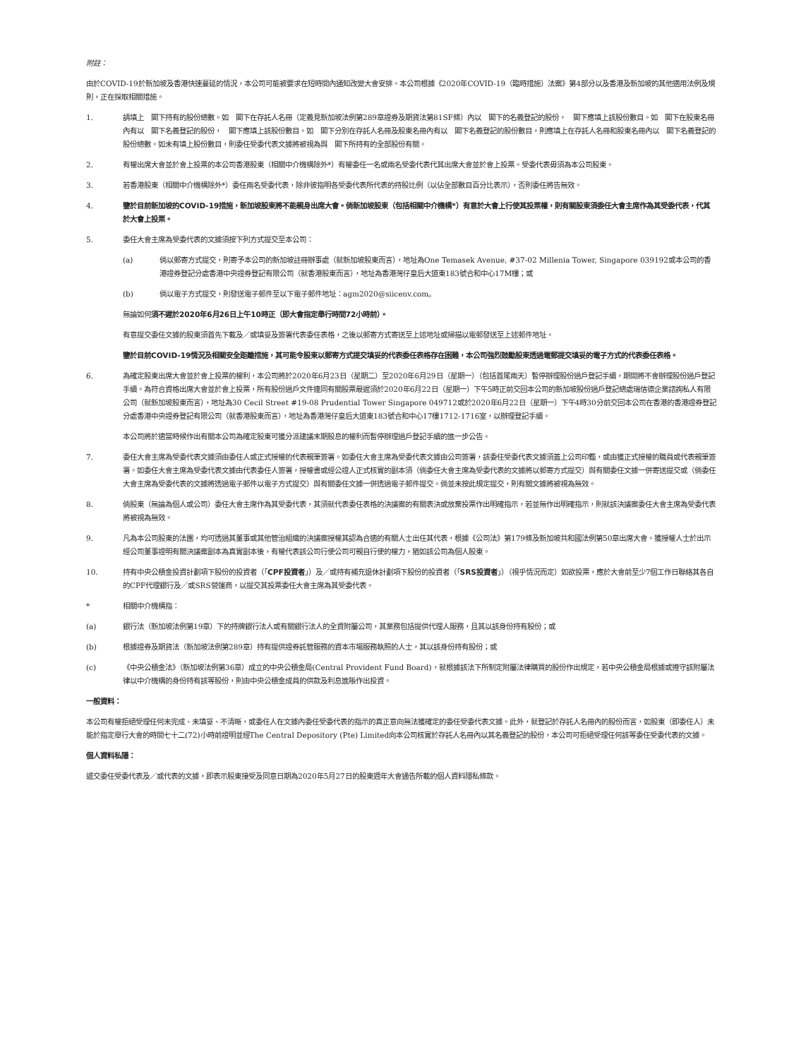附註：
由於COVID-19於新加坡及香港快速蔓延的情況，本公司可能被要求在短時間內通知改變大會安排。本公司根據《2020年COVID-19（臨時措施）法案》第4部分以及香港及新加坡的其他適用法例及規則，正在採取相關措施。
1. 請填上　閣下持有的股份總數。如　閣下在存託人名冊（定義見新加坡法例第289章證券及期貨法第81SF條）內以　閣下的名義登記的股份，　閣下應填上該股份數目。如　閣下在股東名冊內有以　閣下名義登記的股份，　閣下應填上該股份數目。如　閣下分別在存託人名冊及股東名冊內有以　閣下名義登記的股份數目，則應填上在存託人名冊和股東名冊內以　閣下名義登記的股份總數。如未有填上股份數目，則委任受委代表文據將被視為與　閣下所持有的全部股份有關。
2. 有權出席大會並於會上投票的本公司香港股東（相關中介機構除外*）有權委任一名或兩名受委代表代其出席大會並於會上投票。受委代表毋須為本公司股東。
3. 若香港股東（相關中介機構除外*）委任兩名受委代表，除非彼指明各受委代表所代表的持股比例（以佔全部數目百分比表示），否則委任將告無效。
4. 鑒於目前新加坡的COVID-19措施，新加坡股東將不能親身出席大會。倘新加坡股東（包括相關中介機構*）有意於大會上行使其投票權，則有關股東須委任大會主席作為其受委代表，代其於大會上投票。
5. 委任大會主席為受委代表的文據須按下列方式提交至本公司：
(a) 倘以郵寄方式提交，則寄予本公司的新加坡註冊辦事處（就新加坡股東而言），地址為One Temasek Avenue, #37-02 Millenia Tower, Singapore 039192或本公司的香港證券登記分處香港中央證券登記有限公司（就香港股東而言），地址為香港灣仔皇后大道東183號合和中心17M樓；或
(b) 倘以電子方式提交，則發送電子郵件至以下電子郵件地址：agm2020@siicenv.com。
無論如何須不遲於2020年6月26日上午10時正（即大會指定舉行時間72小時前）。
有意提交委任文據的股東須首先下載及／或填妥及簽署代表委任表格，之後以郵寄方式寄送至上述地址或掃描以電郵發送至上述郵件地址。
鑒於目前COVID-19情況及相關安全距離措施，其可能令股東以郵寄方式提交填妥的代表委任表格存在困難，本公司強烈鼓勵股東透過電郵提交填妥的電子方式的代表委任表格。
6. 為確定股東出席大會並於會上投票的權利，本公司將於2020年6月23日（星期二）至2020年6月29日（星期一）（包括首尾兩天）暫停辦理股份過戶登記手續，期間將不會辦理股份過戶登記手續。為符合資格出席大會並於會上投票，所有股份過戶文件連同有關股票最遲須於2020年6月22日（星期一）下午5時正前交回本公司的新加坡股份過戶登記總處瑞信德企業諮詢私人有限公司（就新加坡股東而言），地址為30 Cecil Street #19-08 Prudential Tower Singapore 049712或於2020年6月22日（星期一）下午4時30分前交回本公司在香港的香港證券登記分處香港中央證券登記有限公司（就香港股東而言），地址為香港灣仔皇后大道東183號合和中心17樓1712-1716室，以辦理登記手續。
本公司將於適當時候作出有關本公司為確定股東可獲分派建議末期股息的權利而暫停辦理過戶登記手續的進一步公告。
7. 委任大會主席為受委代表文據須由委任人或正式授權的代表親筆簽署。如委任大會主席為受委代表文據由公司簽署，該委任受委代表文據須蓋上公司印鑑，或由獲正式授權的職員或代表親筆簽署。如委任大會主席為受委代表文據由代表委任人簽署，授權書或經公證人正式核實的副本須（倘委任大會主席為受委代表的文據將以郵寄方式提交）與有關委任文據一併寄送提交或（倘委任大會主席為受委代表的文據將透過電子郵件以電子方式提交）與有關委任文據一併透過電子郵件提交。倘並未按此規定提交，則有關文據將被視為無效。
8. 倘股東（無論為個人或公司）委任大會主席作為其受委代表，其須就代表委任表格的決議案的有關表決或放棄投票作出明確指示，若並無作出明確指示，則就該決議案委任大會主席為受委代表將被視為無效。
9. 凡為本公司股東的法團，均可透過其董事或其他管治組織的決議案授權其認為合適的有關人士出任其代表，根據《公司法》第179條及新加坡共和國法例第50章出席大會。獲授權人士於出示經公司董事證明有關決議案副本為真實副本後，有權代表該公司行使公司可親自行使的權力，猶如該公司為個人股東。
10. 持有中央公積金投資計劃項下股份的投資者（「CPF投資者」）及／或持有補充退休計劃項下股份的投資者（「SRS投資者」）（視乎情況而定）如欲投票，應於大會前至少7個工作日聯絡其各自的CPF代理銀行及／或SRS營運商，以提交其投票委任大會主席為其受委代表。
* 相關中介機構指：
(a) 銀行法（新加坡法例第19章）下的持牌銀行法人或有關銀行法人的全資附屬公司，其業務包括提供代理人服務，且其以該身份持有股份；或
(b) 根據證券及期貨法（新加坡法例第289章）持有提供證券託管服務的資本市場服務執照的人士，其以該身份持有股份；或
(c) 《中央公積金法》（新加坡法例第36章）成立的中央公積金局(Central Provident Fund Board)，就根據該法下所制定附屬法律購買的股份作出規定，若中央公積金局根據或遵守該附屬法律以中介機構的身份持有該等股份，則由中央公積金成員的供款及利息進賬作出投資。
一般資料：
本公司有權拒絕受理任何未完成、未填妥、不清晰，或委任人在文據內委任受委代表的指示的真正意向無法獲確定的委任受委代表文據。此外，就登記於存託人名冊內的股份而言，如股東（即委任人）未能於指定舉行大會的時間七十二(72)小時前證明並經The Central Depository (Pte) Limited向本公司核實於存託人名冊內以其名義登記的股份，本公司可拒絕受理任何該等委任受委代表的文據。
個人資料私隱：
遞交委任受委代表及／或代表的文據，即表示股東接受及同意日期為2020年5月27日的股東週年大會通告所載的個人資料隱私條款。